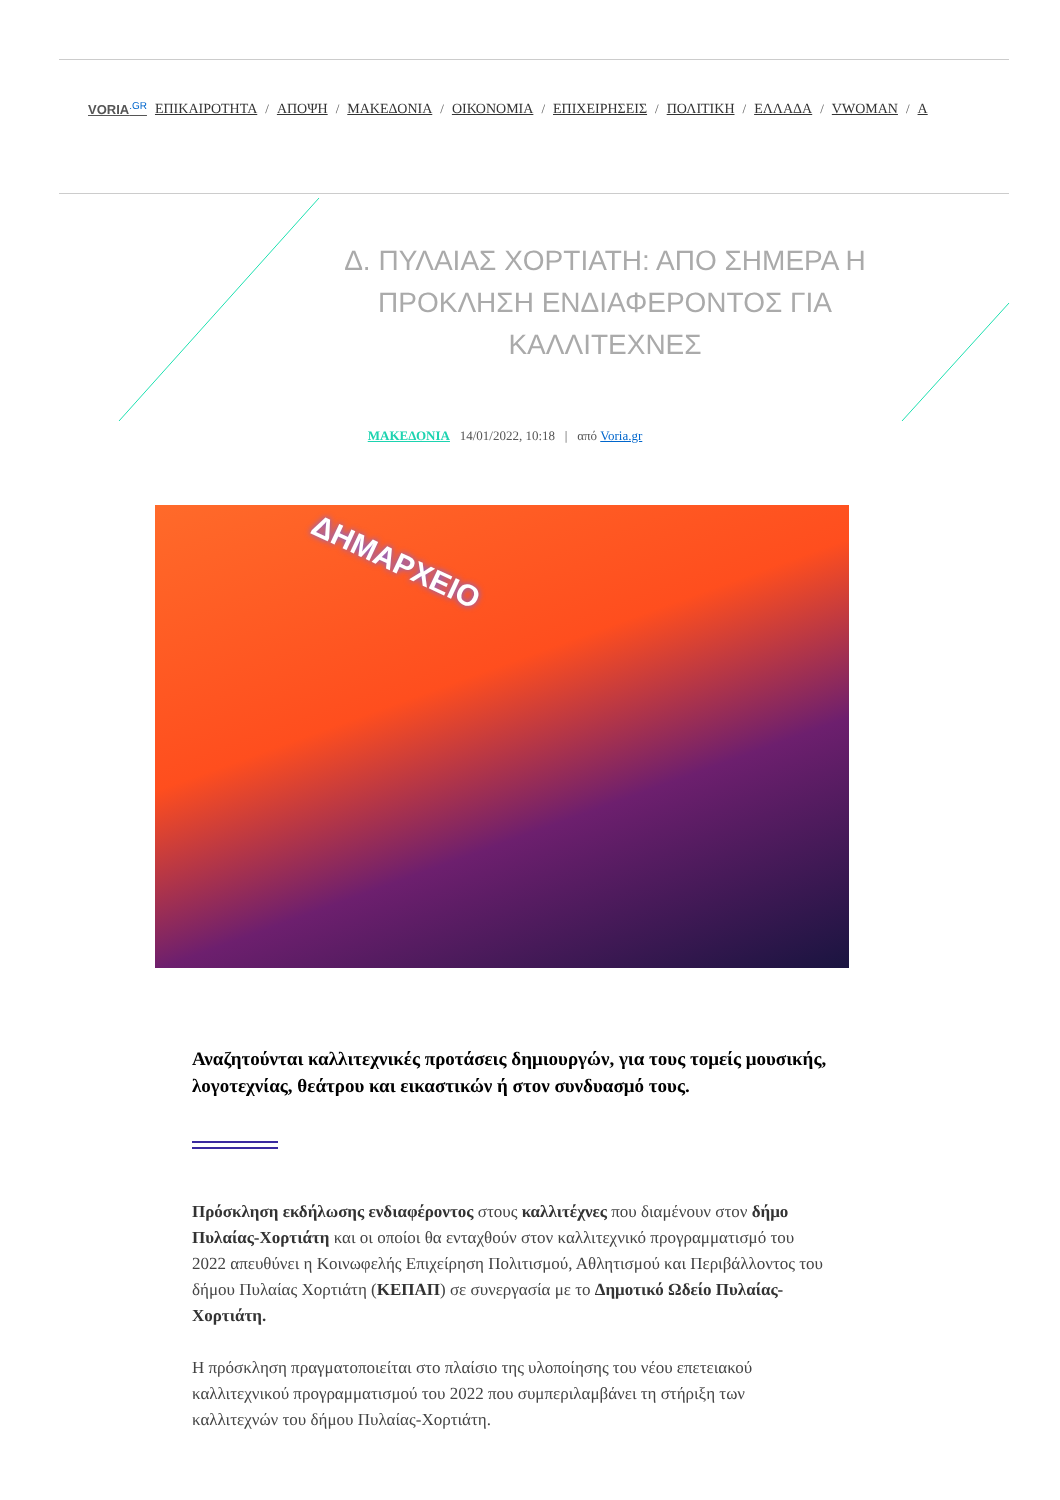VORIA<sup>.GR</sup> ΕΠΙΚΑΙΡΟΤΗΤΑ / ΑΠΟΨΗ / ΜΑΚΕΔΟΝΙΑ / ΟΙΚΟΝΟΜΙΑ / ΕΠΙΧΕΙΡΗΣΕΙΣ / ΠΟΛΙΤΙΚΗ / ΕΛΛΑΔΑ / VWOMAN / A
Δ. ΠΥΛΑΙΑΣ ΧΟΡΤΙΑΤΗ: ΑΠΟ ΣΗΜΕΡΑ Η ΠΡΟΚΛΗΣΗ ΕΝΔΙΑΦΕΡΟΝΤΟΣ ΓΙΑ ΚΑΛΛΙΤΕΧΝΕΣ
ΜΑΚΕΔΟΝΙΑ 14/01/2022, 10:18 | από Voria.gr
ΔΗΜΑΡΧΕΙΟ
Αναζητούνται καλλιτεχνικές προτάσεις δημιουργών, για τους τομείς μουσικής, λογοτεχνίας, θεάτρου και εικαστικών ή στον συνδυασμό τους.
Πρόσκληση εκδήλωσης ενδιαφέροντος στους καλλιτέχνες που διαμένουν στον δήμο Πυλαίας-Χορτιάτη και οι οποίοι θα ενταχθούν στον καλλιτεχνικό προγραμματισμό του 2022 απευθύνει η Κοινωφελής Επιχείρηση Πολιτισμού, Αθλητισμού και Περιβάλλοντος του δήμου Πυλαίας Χορτιάτη (ΚΕΠΑΠ) σε συνεργασία με το Δημοτικό Ωδείο Πυλαίας-Χορτιάτη.
Η πρόσκληση πραγματοποιείται στο πλαίσιο της υλοποίησης του νέου επετειακού καλλιτεχνικού προγραμματισμού του 2022 που συμπεριλαμβάνει τη στήριξη των καλλιτεχνών του δήμου Πυλαίας-Χορτιάτη.